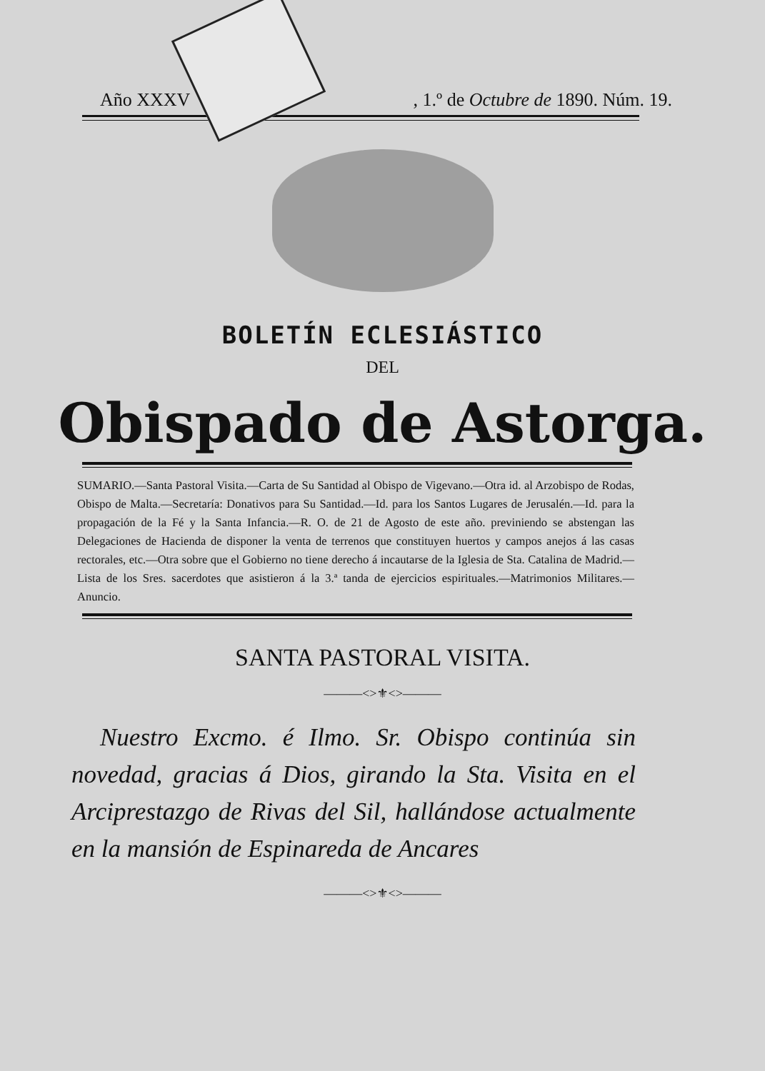Año XXXV, 1.º de Octubre de 1890. Núm. 19.
BOLETÍN ECLESIÁSTICO
DEL
Obispado de Astorga.
SUMARIO.—Santa Pastoral Visita.—Carta de Su Santidad al Obispo de Vigevano.—Otra id. al Arzobispo de Rodas, Obispo de Malta.—Secretaría: Donativos para Su Santidad.—Id. para los Santos Lugares de Jerusalén.—Id. para la propagación de la Fé y la Santa Infancia.—R. O. de 21 de Agosto de este año. previniendo se abstengan las Delegaciones de Hacienda de disponer la venta de terrenos que constituyen huertos y campos anejos á las casas rectorales, etc.—Otra sobre que el Gobierno no tiene derecho á incautarse de la Iglesia de Sta. Catalina de Madrid.—Lista de los Sres. sacerdotes que asistieron á la 3.ª tanda de ejercicios espirituales.—Matrimonios Militares.—Anuncio.
SANTA PASTORAL VISITA.
———<>⚜<>———
Nuestro Excmo. é Ilmo. Sr. Obispo continúa sin novedad, gracias á Dios, girando la Sta. Visita en el Arciprestazgo de Rivas del Sil, hallándose actualmente en la mansión de Espinareda de Ancares
———<>⚜<>———